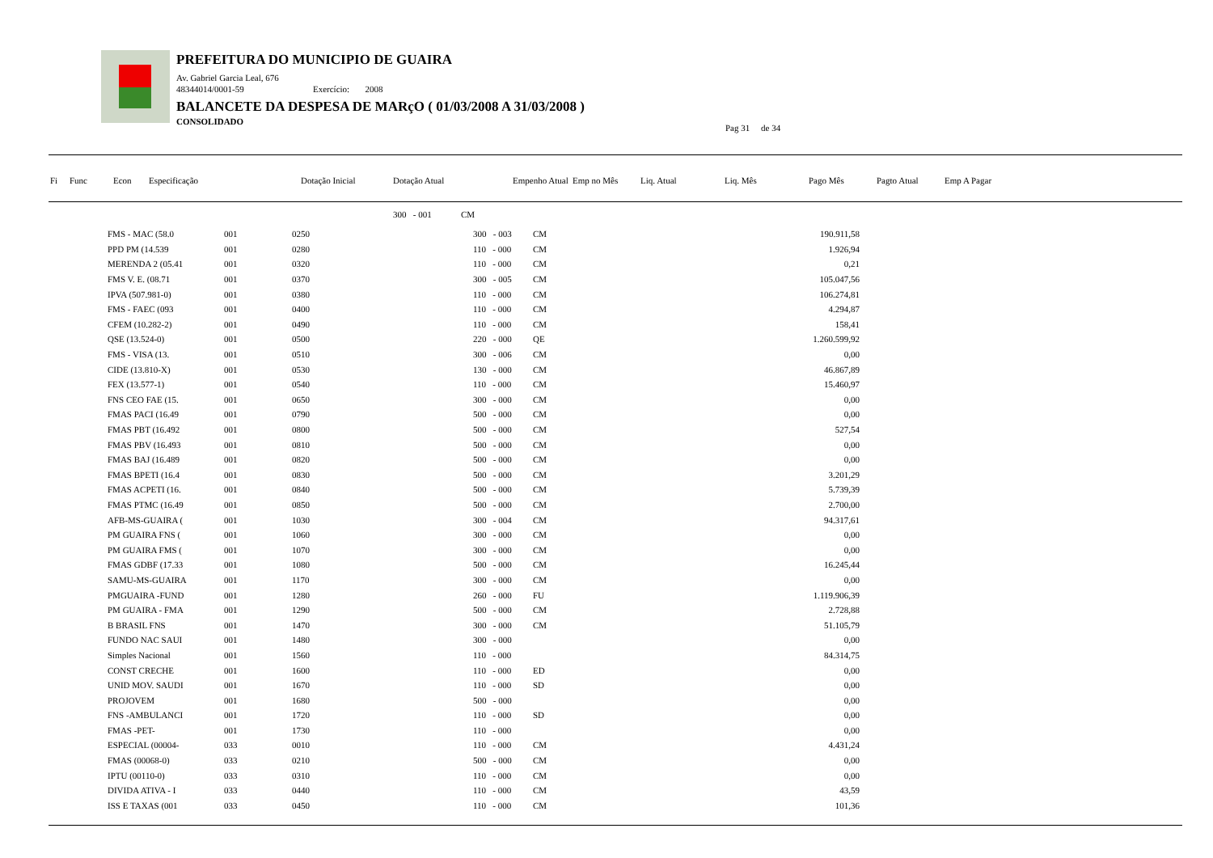PREFEITURA DO MUNICIPIO DE GUAIRA
Av. Gabriel Garcia Leal, 676
48344014/0001-59 Exercício: 2008
BALANCETE DA DESPESA DE MARçO ( 01/03/2008 A 31/03/2008 )
CONSOLIDADO
Pag 31 de 34
| Fi | Func | Econ | Especificação | | Dotação Inicial | Dotação Atual | | Empenho Atual | Emp no Mês | Liq. Atual | Liq. Mês | Pago Mês | Pagto Atual | Emp A Pagar |
| --- | --- | --- | --- | --- | --- | --- | --- | --- | --- | --- | --- | --- | --- | --- |
| | | | | | | 300 - 001 | CM | | | | | | | |
| | FMS - MAC (58.0 | 001 | 0250 | 300 - 003 | CM | 190.911,58 | |
| | PPD PM (14.539 | 001 | 0280 | 110 - 000 | CM | 1.926,94 | |
| | MERENDA 2 (05.41 | 001 | 0320 | 110 - 000 | CM | 0,21 | |
| | FMS V. E. (08.71 | 001 | 0370 | 300 - 005 | CM | 105.047,56 | |
| | IPVA (507.981-0) | 001 | 0380 | 110 - 000 | CM | 106.274,81 | |
| | FMS - FAEC (093 | 001 | 0400 | 110 - 000 | CM | 4.294,87 | |
| | CFEM (10.282-2) | 001 | 0490 | 110 - 000 | CM | 158,41 | |
| | QSE (13.524-0) | 001 | 0500 | 220 - 000 | QE | 1.260.599,92 | |
| | FMS - VISA (13. | 001 | 0510 | 300 - 006 | CM | 0,00 | |
| | CIDE (13.810-X) | 001 | 0530 | 130 - 000 | CM | 46.867,89 | |
| | FEX (13.577-1) | 001 | 0540 | 110 - 000 | CM | 15.460,97 | |
| | FNS CEO FAE (15. | 001 | 0650 | 300 - 000 | CM | 0,00 | |
| | FMAS PACI (16.49 | 001 | 0790 | 500 - 000 | CM | 0,00 | |
| | FMAS PBT (16.492 | 001 | 0800 | 500 - 000 | CM | 527,54 | |
| | FMAS PBV (16.493 | 001 | 0810 | 500 - 000 | CM | 0,00 | |
| | FMAS BAJ (16.489 | 001 | 0820 | 500 - 000 | CM | 0,00 | |
| | FMAS BPETI (16.4 | 001 | 0830 | 500 - 000 | CM | 3.201,29 | |
| | FMAS ACPETI (16. | 001 | 0840 | 500 - 000 | CM | 5.739,39 | |
| | FMAS PTMC (16.49 | 001 | 0850 | 500 - 000 | CM | 2.700,00 | |
| | AFB-MS-GUAIRA ( | 001 | 1030 | 300 - 004 | CM | 94.317,61 | |
| | PM GUAIRA FNS ( | 001 | 1060 | 300 - 000 | CM | 0,00 | |
| | PM GUAIRA FMS ( | 001 | 1070 | 300 - 000 | CM | 0,00 | |
| | FMAS GDBF (17.33 | 001 | 1080 | 500 - 000 | CM | 16.245,44 | |
| | SAMU-MS-GUAIRA | 001 | 1170 | 300 - 000 | CM | 0,00 | |
| | PMGUAIRA -FUND | 001 | 1280 | 260 - 000 | FU | 1.119.906,39 | |
| | PM GUAIRA - FMA | 001 | 1290 | 500 - 000 | CM | 2.728,88 | |
| | B BRASIL FNS | 001 | 1470 | 300 - 000 | CM | 51.105,79 | |
| | FUNDO NAC SAUI | 001 | 1480 | 300 - 000 | | 0,00 | |
| | Simples Nacional | 001 | 1560 | 110 - 000 | | 84.314,75 | |
| | CONST CRECHE | 001 | 1600 | 110 - 000 | ED | 0,00 | |
| | UNID MOV. SAUDI | 001 | 1670 | 110 - 000 | SD | 0,00 | |
| | PROJOVEM | 001 | 1680 | 500 - 000 | | 0,00 | |
| | FNS -AMBULANCI | 001 | 1720 | 110 - 000 | SD | 0,00 | |
| | FMAS -PET- | 001 | 1730 | 110 - 000 | | 0,00 | |
| | ESPECIAL (00004- | 033 | 0010 | 110 - 000 | CM | 4.431,24 | |
| | FMAS (00068-0) | 033 | 0210 | 500 - 000 | CM | 0,00 | |
| | IPTU (00110-0) | 033 | 0310 | 110 - 000 | CM | 0,00 | |
| | DIVIDA ATIVA - I | 033 | 0440 | 110 - 000 | CM | 43,59 | |
| | ISS E TAXAS (001 | 033 | 0450 | 110 - 000 | CM | 101,36 | |